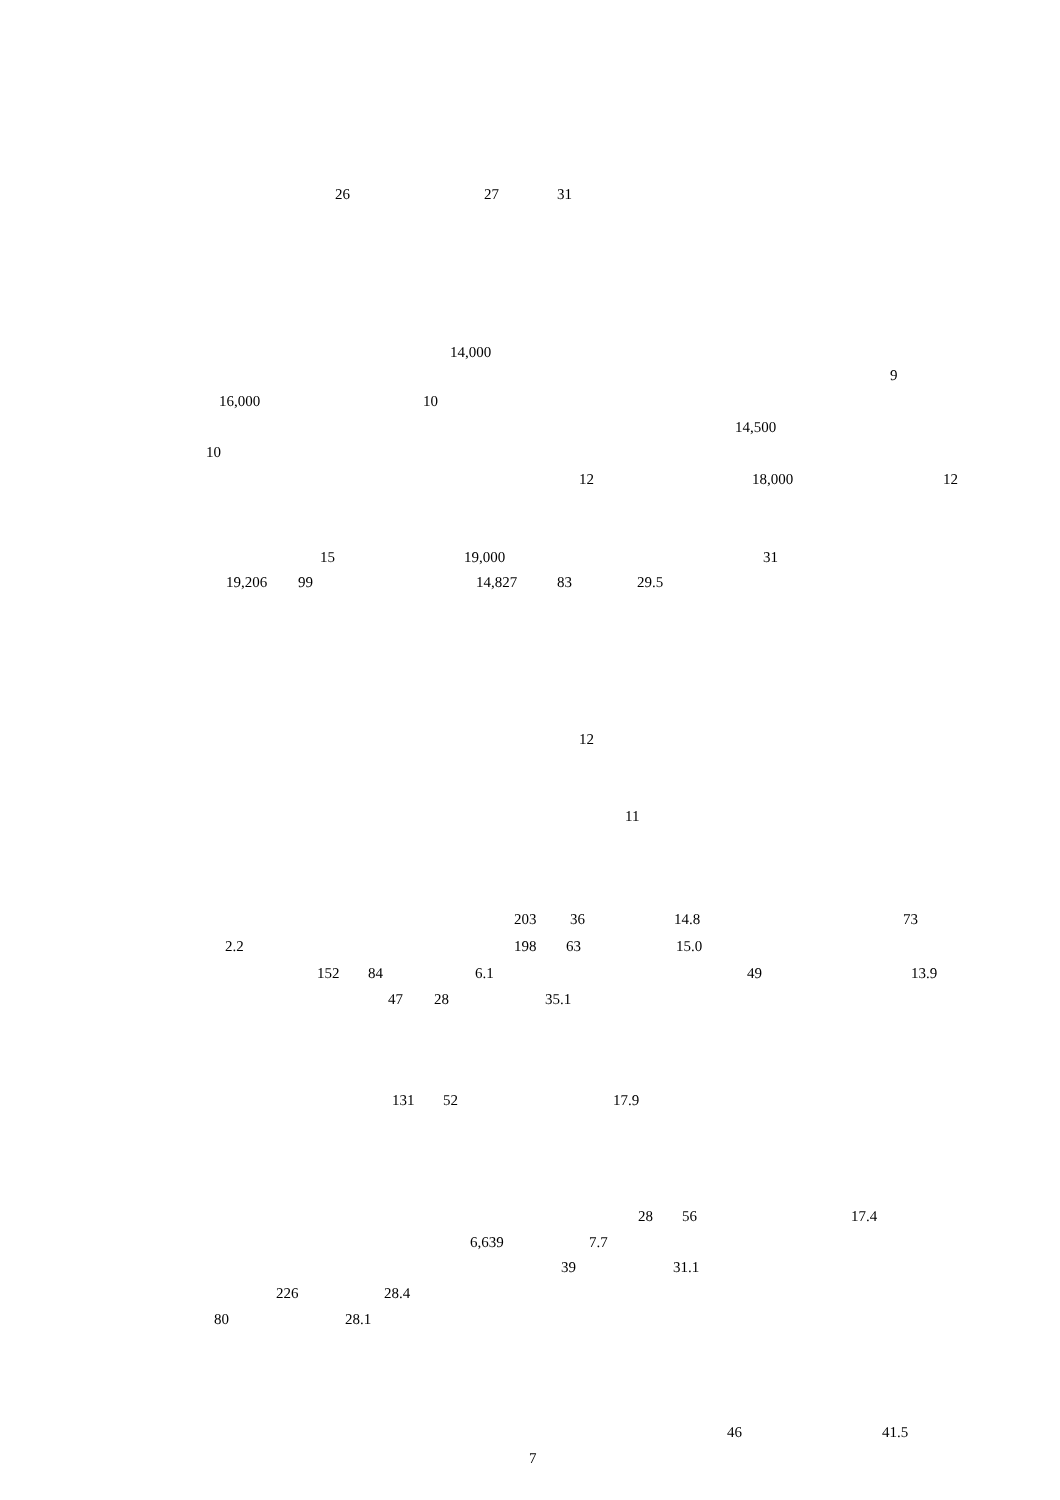26 27 31
14,000
9
16,000 10
14,500
10
12 18,000 12
15 19,000 31
19,206 99 14,827 83 29.5
12
11
203 36 14.8 73
2.2 198 63 15.0
152 84 6.1 49 13.9
47 28 35.1
131 52 17.9
28 56 17.4
6,639 7.7
39 31.1
226 28.4
80 28.1
46 41.5
7